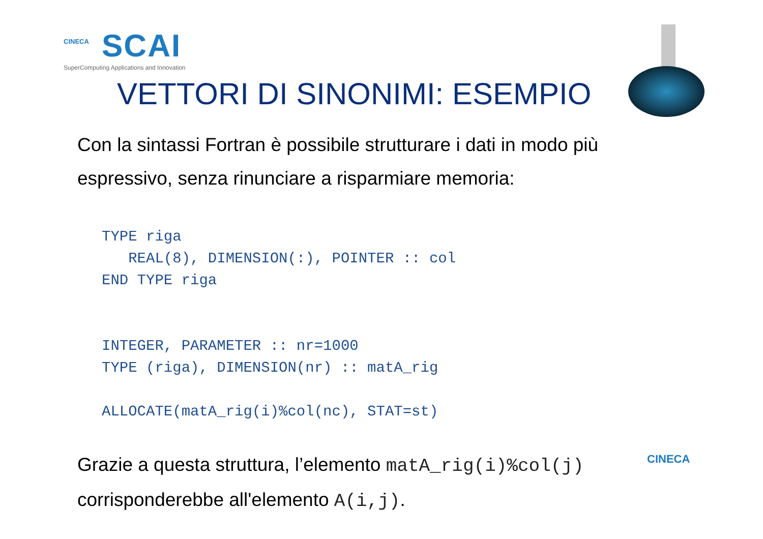CINECA
SCAI
SuperComputing Applications and Innovation
VETTORI DI SINONIMI: ESEMPIO
Con la sintassi Fortran è possibile strutturare i dati in modo più espressivo, senza rinunciare a risparmiare memoria:
TYPE riga
   REAL(8), DIMENSION(:), POINTER :: col
END TYPE riga


INTEGER, PARAMETER :: nr=1000
TYPE (riga), DIMENSION(nr) :: matA_rig

ALLOCATE(matA_rig(i)%col(nc), STAT=st)
Grazie a questa struttura, l’elemento matA_rig(i)%col(j) corrisponderebbe all'elemento A(i,j).
CINECA